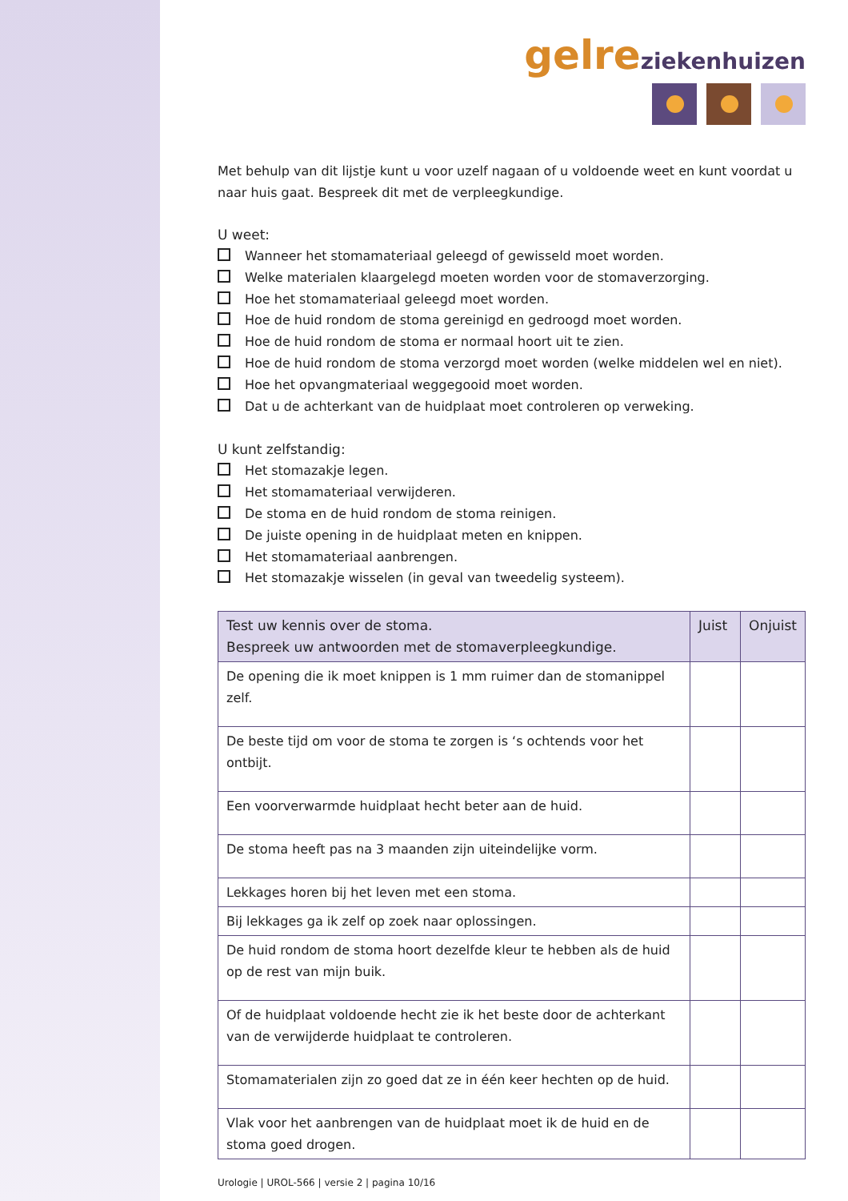gelre ziekenhuizen
Met behulp van dit lijstje kunt u voor uzelf nagaan of u voldoende weet en kunt voordat u naar huis gaat. Bespreek dit met de verpleegkundige.
U weet:
Wanneer het stomamateriaal geleegd of gewisseld moet worden.
Welke materialen klaargelegd moeten worden voor de stomaverzorging.
Hoe het stomamateriaal geleegd moet worden.
Hoe de huid rondom de stoma gereinigd en gedroogd moet worden.
Hoe de huid rondom de stoma er normaal hoort uit te zien.
Hoe de huid rondom de stoma verzorgd moet worden (welke middelen wel en niet).
Hoe het opvangmateriaal weggegooid moet worden.
Dat u de achterkant van de huidplaat moet controleren op verweking.
U kunt zelfstandig:
Het stomazakje legen.
Het stomamateriaal verwijderen.
De stoma en de huid rondom de stoma reinigen.
De juiste opening in de huidplaat meten en knippen.
Het stomamateriaal aanbrengen.
Het stomazakje wisselen (in geval van tweedelig systeem).
| Test uw kennis over de stoma. Bespreek uw antwoorden met de stomaverpleegkundige. | Juist | Onjuist |
| --- | --- | --- |
| De opening die ik moet knippen is 1 mm ruimer dan de stomanippel zelf. | | |
| De beste tijd om voor de stoma te zorgen is ‘s ochtends voor het ontbijt. | | |
| Een voorverwarmde huidplaat hecht beter aan de huid. | | |
| De stoma heeft pas na 3 maanden zijn uiteindelijke vorm. | | |
| Lekkages horen bij het leven met een stoma. | | |
| Bij lekkages ga ik zelf op zoek naar oplossingen. | | |
| De huid rondom de stoma hoort dezelfde kleur te hebben als de huid op de rest van mijn buik. | | |
| Of de huidplaat voldoende hecht zie ik het beste door de achterkant van de verwijderde huidplaat te controleren. | | |
| Stomamaterialen zijn zo goed dat ze in één keer hechten op de huid. | | |
| Vlak voor het aanbrengen van de huidplaat moet ik de huid en de stoma goed drogen. | | |
Urologie | UROL-566 | versie 2 | pagina 10/16